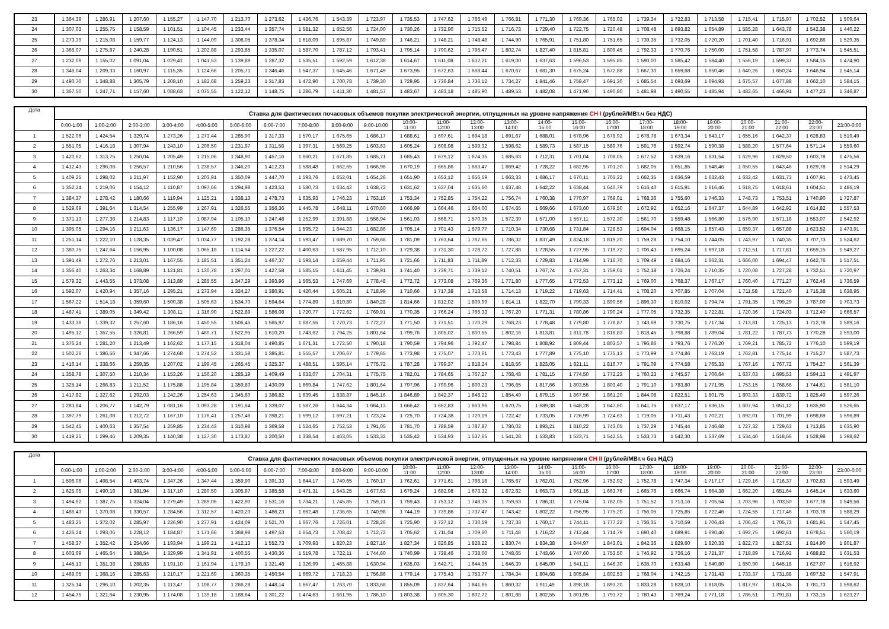| 23 | 1 364,39 | 1 286,91 | 1 207,60 | 1 155,27 | 1 147,70 | 1 213,70 | 1 273,62 | 1 436,76 | 1 543,39 | 1 723,97 | 1 735,53 | 1 747,62 | 1 766,49 | 1 766,81 | 1 771,30 | 1 769,36 | 1 765,02 | 1 739,34 | 1 722,83 | 1 713,58 | 1 715,41 | 1 715,97 | 1 702,52 | 1 509,64 |
| 24 | 1 307,03 | 1 255,75 | 1 158,59 | 1 101,51 | 1 104,45 | 1 233,44 | 1 357,74 | 1 581,32 | 1 652,56 | 1 724,00 | 1 730,26 | 1 732,90 | 1 715,52 | 1 716,73 | 1 729,40 | 1 722,75 | 1 720,48 | 1 708,48 | 1 693,82 | 1 654,89 | 1 585,28 | 1 643,78 | 1 542,38 | 1 440,22 |
| 25 | 1 273,39 | 1 215,08 | 1 159,77 | 1 124,13 | 1 144,09 | 1 308,05 | 1 378,34 | 1 618,09 | 1 695,87 | 1 749,89 | 1 746,21 | 1 748,21 | 1 748,48 | 1 744,90 | 1 765,91 | 1 751,80 | 1 751,65 | 1 739,35 | 1 732,05 | 1 720,20 | 1 701,40 | 1 716,91 | 1 692,86 | 1 529,35 |
| 26 | 1 366,07 | 1 275,87 | 1 240,28 | 1 190,51 | 1 202,88 | 1 293,85 | 1 335,07 | 1 587,70 | 1 787,12 | 1 793,41 | 1 795,14 | 1 790,62 | 1 796,47 | 1 802,74 | 1 827,40 | 1 815,81 | 1 809,45 | 1 792,33 | 1 770,76 | 1 750,00 | 1 751,58 | 1 787,97 | 1 773,74 | 1 545,51 |
| 27 | 1 232,09 | 1 155,02 | 1 091,04 | 1 029,41 | 1 041,53 | 1 139,89 | 1 287,32 | 1 535,51 | 1 592,59 | 1 612,38 | 1 614,67 | 1 611,08 | 1 612,21 | 1 619,00 | 1 637,63 | 1 596,53 | 1 595,85 | 1 590,00 | 1 585,42 | 1 584,40 | 1 556,19 | 1 599,37 | 1 584,15 | 1 474,90 |
| 28 | 1 346,04 | 1 209,33 | 1 160,97 | 1 115,35 | 1 124,66 | 1 205,71 | 1 346,46 | 1 547,37 | 1 645,46 | 1 671,49 | 1 673,95 | 1 672,63 | 1 668,44 | 1 670,67 | 1 681,30 | 1 675,24 | 1 672,88 | 1 667,30 | 1 659,68 | 1 650,46 | 1 640,26 | 1 650,24 | 1 646,94 | 1 545,14 |
| 29 | 1 490,70 | 1 348,88 | 1 305,79 | 1 208,10 | 1 182,68 | 1 259,23 | 1 317,83 | 1 472,90 | 1 700,78 | 1 739,30 | 1 729,95 | 1 736,84 | 1 736,12 | 1 734,27 | 1 841,46 | 1 758,47 | 1 691,30 | 1 685,54 | 1 693,69 | 1 694,93 | 1 675,57 | 1 677,88 | 1 662,10 | 1 584,15 |
| 30 | 1 367,50 | 1 247,71 | 1 157,60 | 1 088,63 | 1 075,55 | 1 122,12 | 1 148,75 | 1 286,79 | 1 411,30 | 1 481,57 | 1 483,67 | 1 483,18 | 1 485,90 | 1 489,53 | 1 482,08 | 1 471,96 | 1 490,80 | 1 481,98 | 1 490,55 | 1 485,94 | 1 482,65 | 1 466,91 | 1 477,23 | 1 346,87 |
| Дата | Ставка для фактических почасовых объемов покупки электрической энергии, отпущенных на уровне напряжения СН I (рублей/МВт.ч без НДС) | | | | | | | | | | | | | | | | | | | | | | | |
| --- | --- | --- | --- | --- | --- | --- | --- | --- | --- | --- | --- | --- | --- | --- | --- | --- | --- | --- | --- | --- | --- | --- | --- | --- |
| | 0:00-1:00 | 1:00-2:00 | 2:00-3:00 | 3:00-4:00 | 4:00-5:00 | 5:00-6:00 | 6:00-7:00 | 7:00-8:00 | 8:00-9:00 | 9:00-10:00 | 10:00- 11:00 | 11:00- 12:00 | 12:00- 13:00 | 13:00- 14:00 | 14:00- 15:00 | 15:00- 16:00 | 16:00- 17:00 | 17:00- 18:00 | 18:00- 19:00 | 19:00- 20:00 | 20:00- 21:00 | 21:00- 22:00 | 22:00- 23:00 | 23:00-0:00 |
| 1 | 1 522,06 | 1 424,54 | 1 329,74 | 1 273,26 | 1 273,44 | 1 285,90 | 1 317,33 | 1 570,17 | 1 675,65 | 1 686,17 | 1 688,61 | 1 697,61 | 1 694,18 | 1 691,67 | 1 688,01 | 1 678,96 | 1 678,92 | 1 678,78 | 1 673,34 | 1 643,17 | 1 655,16 | 1 642,37 | 1 628,83 | 1 519,49 |
| 2 | 1 551,05 | 1 416,18 | 1 307,94 | 1 243,10 | 1 206,50 | 1 231,97 | 1 311,58 | 1 397,31 | 1 569,25 | 1 603,63 | 1 605,24 | 1 608,98 | 1 599,32 | 1 598,62 | 1 589,73 | 1 587,15 | 1 589,76 | 1 591,76 | 1 592,74 | 1 590,38 | 1 588,20 | 1 577,64 | 1 571,14 | 1 559,60 |
| 3 | 1 420,62 | 1 313,75 | 1 250,04 | 1 205,49 | 1 215,06 | 1 348,90 | 1 457,16 | 1 660,21 | 1 671,85 | 1 685,71 | 1 685,43 | 1 679,12 | 1 674,35 | 1 685,63 | 1 712,31 | 1 701,04 | 1 708,05 | 1 677,52 | 1 639,16 | 1 631,54 | 1 629,96 | 1 629,50 | 1 603,78 | 1 475,56 |
| 4 | 1 412,43 | 1 296,08 | 1 256,57 | 1 210,56 | 1 238,57 | 1 346,20 | 1 412,23 | 1 588,48 | 1 662,65 | 1 666,98 | 1 670,19 | 1 665,86 | 1 663,47 | 1 669,42 | 1 728,22 | 1 682,95 | 1 701,20 | 1 682,05 | 1 651,85 | 1 648,46 | 1 650,55 | 1 643,46 | 1 629,78 | 1 514,29 |
| 5 | 1 409,25 | 1 298,02 | 1 211,97 | 1 152,90 | 1 203,91 | 1 350,09 | 1 447,70 | 1 593,76 | 1 652,01 | 1 654,26 | 1 651,90 | 1 653,12 | 1 656,59 | 1 663,33 | 1 686,17 | 1 670,11 | 1 703,22 | 1 662,35 | 1 636,59 | 1 632,43 | 1 632,42 | 1 631,73 | 1 607,91 | 1 473,45 |
| 6 | 1 352,24 | 1 219,06 | 1 154,12 | 1 110,87 | 1 097,66 | 1 294,98 | 1 423,53 | 1 580,73 | 1 634,42 | 1 638,72 | 1 631,62 | 1 637,04 | 1 635,60 | 1 637,48 | 1 642,22 | 1 638,44 | 1 640,79 | 1 616,40 | 1 615,91 | 1 616,46 | 1 618,75 | 1 618,61 | 1 604,51 | 1 486,19 |
| 7 | 1 384,37 | 1 278,42 | 1 180,66 | 1 119,94 | 1 125,21 | 1 338,13 | 1 478,73 | 1 635,93 | 1 746,23 | 1 753,16 | 1 753,34 | 1 752,85 | 1 754,22 | 1 756,74 | 1 760,38 | 1 770,97 | 1 769,01 | 1 768,36 | 1 755,60 | 1 746,33 | 1 748,73 | 1 753,51 | 1 740,90 | 1 727,87 |
| 8 | 1 529,69 | 1 391,64 | 1 314,54 | 1 255,99 | 1 267,91 | 1 326,55 | 1 356,36 | 1 445,78 | 1 648,11 | 1 670,60 | 1 666,99 | 1 664,46 | 1 664,00 | 1 674,65 | 1 669,66 | 1 673,60 | 1 679,50 | 1 672,92 | 1 652,16 | 1 647,37 | 1 644,89 | 1 642,92 | 1 614,82 | 1 557,53 |
| 9 | 1 371,13 | 1 277,38 | 1 214,83 | 1 117,10 | 1 087,94 | 1 105,10 | 1 247,48 | 1 252,99 | 1 391,88 | 1 556,94 | 1 561,03 | 1 568,71 | 1 570,35 | 1 572,39 | 1 571,00 | 1 567,11 | 1 572,30 | 1 561,70 | 1 559,48 | 1 566,80 | 1 576,90 | 1 571,18 | 1 553,07 | 1 542,92 |
| 10 | 1 395,05 | 1 294,16 | 1 211,63 | 1 136,17 | 1 147,69 | 1 286,35 | 1 376,54 | 1 595,72 | 1 644,23 | 1 682,86 | 1 705,14 | 1 701,43 | 1 679,77 | 1 710,34 | 1 730,68 | 1 731,84 | 1 728,53 | 1 694,04 | 1 668,15 | 1 657,43 | 1 659,37 | 1 657,88 | 1 623,52 | 1 473,91 |
| 11 | 1 251,14 | 1 222,10 | 1 128,35 | 1 039,47 | 1 034,77 | 1 192,28 | 1 374,14 | 1 593,47 | 1 689,70 | 1 759,68 | 1 781,09 | 1 763,64 | 1 767,65 | 1 786,32 | 1 837,49 | 1 824,18 | 1 819,20 | 1 759,28 | 1 754,10 | 1 744,05 | 1 743,97 | 1 740,35 | 1 707,73 | 1 524,62 |
| 12 | 1 380,75 | 1 247,64 | 1 156,95 | 1 100,08 | 1 065,18 | 1 114,64 | 1 227,22 | 1 400,63 | 1 587,95 | 1 712,10 | 1 729,38 | 1 731,30 | 1 728,72 | 1 727,88 | 1 728,55 | 1 727,95 | 1 719,72 | 1 706,43 | 1 695,24 | 1 697,18 | 1 712,51 | 1 717,81 | 1 659,15 | 1 549,27 |
| 13 | 1 391,49 | 1 272,76 | 1 213,01 | 1 167,55 | 1 185,51 | 1 351,24 | 1 467,37 | 1 593,14 | 1 659,44 | 1 711,95 | 1 721,66 | 1 711,83 | 1 711,89 | 1 712,33 | 1 729,83 | 1 714,99 | 1 716,70 | 1 709,49 | 1 684,16 | 1 662,31 | 1 666,00 | 1 694,47 | 1 642,76 | 1 517,51 |
| 14 | 1 356,40 | 1 263,34 | 1 168,89 | 1 121,81 | 1 130,78 | 1 297,01 | 1 427,58 | 1 585,15 | 1 611,45 | 1 739,91 | 1 741,40 | 1 739,71 | 1 739,12 | 1 740,51 | 1 767,74 | 1 757,31 | 1 759,01 | 1 752,18 | 1 726,24 | 1 710,35 | 1 720,08 | 1 727,28 | 1 732,51 | 1 720,97 |
| 15 | 1 579,32 | 1 443,55 | 1 373,08 | 1 313,89 | 1 285,55 | 1 347,29 | 1 393,96 | 1 565,53 | 1 747,69 | 1 778,48 | 1 772,72 | 1 773,08 | 1 769,36 | 1 771,80 | 1 777,65 | 1 772,53 | 1 773,12 | 1 769,00 | 1 768,37 | 1 767,17 | 1 760,40 | 1 771,27 | 1 762,46 | 1 736,59 |
| 16 | 1 592,07 | 1 420,94 | 1 357,16 | 1 295,21 | 1 273,94 | 1 324,27 | 1 380,91 | 1 420,44 | 1 605,21 | 1 718,99 | 1 710,66 | 1 717,38 | 1 713,58 | 1 714,13 | 1 719,22 | 1 719,63 | 1 714,41 | 1 708,20 | 1 707,85 | 1 707,04 | 1 711,58 | 1 721,40 | 1 715,38 | 1 638,95 |
| 17 | 1 567,22 | 1 514,18 | 1 359,60 | 1 500,38 | 1 505,63 | 1 534,70 | 1 594,64 | 1 774,89 | 1 810,80 | 1 840,28 | 1 814,66 | 1 812,02 | 1 809,99 | 1 814,11 | 1 822,70 | 1 799,33 | 1 890,56 | 1 896,30 | 1 810,02 | 1 794,74 | 1 791,35 | 1 799,29 | 1 787,00 | 1 703,73 |
| 18 | 1 487,41 | 1 389,05 | 1 349,42 | 1 308,11 | 1 316,90 | 1 522,89 | 1 586,08 | 1 720,77 | 1 772,62 | 1 769,91 | 1 770,35 | 1 766,24 | 1 766,33 | 1 767,20 | 1 771,31 | 1 780,86 | 1 790,24 | 1 777,05 | 1 732,35 | 1 722,81 | 1 720,36 | 1 724,03 | 1 712,40 | 1 666,57 |
| 19 | 1 433,36 | 1 339,32 | 1 257,60 | 1 186,16 | 1 450,55 | 1 506,45 | 1 565,97 | 1 687,55 | 1 770,73 | 1 772,27 | 1 771,50 | 1 771,51 | 1 770,29 | 1 768,23 | 1 778,48 | 1 779,80 | 1 778,87 | 1 743,69 | 1 730,75 | 1 717,34 | 1 713,81 | 1 725,13 | 1 712,78 | 1 589,16 |
| 20 | 1 495,12 | 1 357,55 | 1 326,81 | 1 266,59 | 1 480,71 | 1 522,95 | 1 610,20 | 1 743,62 | 1 794,25 | 1 801,64 | 1 799,76 | 1 805,02 | 1 800,55 | 1 802,16 | 1 813,81 | 1 811,78 | 1 818,83 | 1 818,45 | 1 798,88 | 1 789,04 | 1 781,22 | 1 787,73 | 1 770,28 | 1 593,00 |
| 21 | 1 376,24 | 1 281,20 | 1 213,49 | 1 162,62 | 1 177,15 | 1 318,04 | 1 490,85 | 1 671,31 | 1 772,50 | 1 790,18 | 1 790,59 | 1 794,96 | 1 792,47 | 1 798,84 | 1 808,92 | 1 809,44 | 1 803,57 | 1 796,86 | 1 793,76 | 1 776,20 | 1 769,21 | 1 785,72 | 1 776,10 | 1 599,19 |
| 22 | 1 502,26 | 1 386,56 | 1 347,66 | 1 274,68 | 1 274,52 | 1 331,58 | 1 385,81 | 1 555,57 | 1 706,67 | 1 779,65 | 1 773,98 | 1 775,07 | 1 773,61 | 1 773,43 | 1 777,89 | 1 775,10 | 1 775,13 | 1 773,99 | 1 774,86 | 1 763,19 | 1 762,81 | 1 775,14 | 1 715,27 | 1 587,73 |
| 23 | 1 416,14 | 1 338,66 | 1 259,35 | 1 207,02 | 1 199,45 | 1 265,45 | 1 325,37 | 1 488,51 | 1 595,14 | 1 775,72 | 1 787,28 | 1 799,37 | 1 818,24 | 1 818,56 | 1 823,05 | 1 821,11 | 1 816,77 | 1 791,09 | 1 774,58 | 1 765,33 | 1 767,16 | 1 767,72 | 1 754,27 | 1 561,39 |
| 24 | 1 358,78 | 1 307,50 | 1 210,34 | 1 153,26 | 1 156,20 | 1 285,19 | 1 409,49 | 1 633,07 | 1 704,31 | 1 775,75 | 1 782,01 | 1 784,65 | 1 767,27 | 1 768,48 | 1 781,15 | 1 774,50 | 1 772,23 | 1 760,23 | 1 745,57 | 1 706,64 | 1 637,03 | 1 695,53 | 1 594,13 | 1 491,97 |
| 25 | 1 325,14 | 1 266,83 | 1 211,52 | 1 175,88 | 1 195,84 | 1 359,80 | 1 430,09 | 1 669,84 | 1 747,62 | 1 801,64 | 1 797,96 | 1 799,96 | 1 800,23 | 1 796,65 | 1 817,66 | 1 803,55 | 1 803,40 | 1 791,10 | 1 783,80 | 1 771,95 | 1 753,15 | 1 768,66 | 1 744,61 | 1 581,10 |
| 26 | 1 417,82 | 1 327,62 | 1 292,03 | 1 242,26 | 1 254,63 | 1 345,60 | 1 386,82 | 1 639,45 | 1 838,87 | 1 845,16 | 1 846,89 | 1 842,37 | 1 848,22 | 1 854,49 | 1 879,15 | 1 867,56 | 1 861,20 | 1 844,08 | 1 822,51 | 1 801,75 | 1 803,33 | 1 839,72 | 1 825,49 | 1 597,26 |
| 27 | 1 283,84 | 1 206,77 | 1 142,79 | 1 081,16 | 1 093,28 | 1 191,64 | 1 339,07 | 1 587,26 | 1 644,34 | 1 664,13 | 1 666,42 | 1 662,83 | 1 663,96 | 1 670,75 | 1 689,38 | 1 648,28 | 1 647,60 | 1 641,75 | 1 637,17 | 1 636,15 | 1 607,94 | 1 651,12 | 1 635,90 | 1 526,65 |
| 28 | 1 397,79 | 1 261,08 | 1 212,72 | 1 167,10 | 1 176,41 | 1 257,46 | 1 398,21 | 1 599,12 | 1 697,21 | 1 723,24 | 1 725,70 | 1 724,38 | 1 720,19 | 1 722,42 | 1 733,05 | 1 726,99 | 1 724,63 | 1 719,05 | 1 711,43 | 1 702,21 | 1 692,01 | 1 701,99 | 1 698,69 | 1 596,89 |
| 29 | 1 542,45 | 1 400,63 | 1 357,54 | 1 259,85 | 1 234,43 | 1 310,98 | 1 369,58 | 1 524,65 | 1 752,53 | 1 791,05 | 1 781,70 | 1 788,59 | 1 787,87 | 1 786,02 | 1 893,21 | 1 810,22 | 1 743,05 | 1 737,29 | 1 745,44 | 1 746,68 | 1 727,32 | 1 729,63 | 1 713,85 | 1 635,90 |
| 30 | 1 419,25 | 1 299,46 | 1 209,35 | 1 140,38 | 1 127,30 | 1 173,87 | 1 200,50 | 1 338,54 | 1 463,05 | 1 533,32 | 1 535,42 | 1 534,93 | 1 537,65 | 1 541,28 | 1 533,83 | 1 523,71 | 1 542,55 | 1 533,73 | 1 542,30 | 1 537,69 | 1 534,40 | 1 518,66 | 1 528,98 | 1 398,62 |
| Дата | Ставка для фактических почасовых объемов покупки электрической энергии, отпущенных на уровне напряжения СН II (рублей/МВт.ч без НДС) | | | | | | | | | | | | | | | | | | | | | | | |
| --- | --- | --- | --- | --- | --- | --- | --- | --- | --- | --- | --- | --- | --- | --- | --- | --- | --- | --- | --- | --- | --- | --- | --- | --- |
| | 0:00-1:00 | 1:00-2:00 | 2:00-3:00 | 3:00-4:00 | 4:00-5:00 | 5:00-6:00 | 6:00-7:00 | 7:00-8:00 | 8:00-9:00 | 9:00-10:00 | 10:00- 11:00 | 11:00- 12:00 | 12:00- 13:00 | 13:00- 14:00 | 14:00- 15:00 | 15:00- 16:00 | 16:00- 17:00 | 17:00- 18:00 | 18:00- 19:00 | 19:00- 20:00 | 20:00- 21:00 | 21:00- 22:00 | 22:00- 23:00 | 23:00-0:00 |
| 1 | 1 596,06 | 1 498,54 | 1 403,74 | 1 347,26 | 1 347,44 | 1 359,90 | 1 391,33 | 1 644,17 | 1 749,65 | 1 760,17 | 1 762,61 | 1 771,61 | 1 768,18 | 1 765,67 | 1 762,01 | 1 752,96 | 1 752,92 | 1 752,78 | 1 747,34 | 1 717,17 | 1 729,16 | 1 716,37 | 1 702,83 | 1 593,49 |
| 2 | 1 625,05 | 1 490,18 | 1 381,94 | 1 317,10 | 1 280,50 | 1 305,97 | 1 385,58 | 1 471,31 | 1 643,25 | 1 677,63 | 1 679,24 | 1 682,98 | 1 673,32 | 1 672,62 | 1 663,73 | 1 661,15 | 1 663,76 | 1 665,76 | 1 666,74 | 1 664,38 | 1 662,20 | 1 651,64 | 1 645,14 | 1 633,60 |
| 3 | 1 494,62 | 1 387,75 | 1 324,04 | 1 279,49 | 1 289,06 | 1 422,90 | 1 531,16 | 1 734,21 | 1 745,85 | 1 759,71 | 1 759,43 | 1 753,12 | 1 748,35 | 1 759,63 | 1 786,31 | 1 775,04 | 1 782,05 | 1 751,52 | 1 713,16 | 1 705,54 | 1 703,96 | 1 703,50 | 1 677,78 | 1 549,56 |
| 4 | 1 486,43 | 1 370,08 | 1 330,57 | 1 284,56 | 1 312,57 | 1 420,20 | 1 486,23 | 1 662,48 | 1 736,65 | 1 740,98 | 1 744,19 | 1 739,86 | 1 737,47 | 1 743,42 | 1 802,22 | 1 756,95 | 1 775,20 | 1 756,05 | 1 725,85 | 1 722,46 | 1 724,55 | 1 717,46 | 1 703,78 | 1 588,29 |
| 5 | 1 483,25 | 1 372,02 | 1 285,97 | 1 226,90 | 1 277,91 | 1 424,09 | 1 521,70 | 1 667,76 | 1 726,01 | 1 728,26 | 1 725,90 | 1 727,12 | 1 730,59 | 1 737,33 | 1 760,17 | 1 744,11 | 1 777,22 | 1 736,35 | 1 710,59 | 1 706,43 | 1 706,42 | 1 705,73 | 1 681,91 | 1 547,45 |
| 6 | 1 426,24 | 1 293,06 | 1 228,12 | 1 184,87 | 1 171,66 | 1 368,98 | 1 497,53 | 1 654,73 | 1 708,42 | 1 712,72 | 1 705,62 | 1 711,04 | 1 709,60 | 1 711,48 | 1 716,22 | 1 712,44 | 1 714,79 | 1 690,40 | 1 689,91 | 1 690,46 | 1 692,75 | 1 692,61 | 1 678,51 | 1 560,19 |
| 7 | 1 458,37 | 1 352,42 | 1 254,66 | 1 193,94 | 1 199,21 | 1 412,13 | 1 552,73 | 1 709,93 | 1 820,23 | 1 827,16 | 1 827,34 | 1 826,85 | 1 828,22 | 1 830,74 | 1 834,38 | 1 844,97 | 1 843,01 | 1 842,36 | 1 829,60 | 1 820,33 | 1 822,73 | 1 827,51 | 1 814,90 | 1 801,87 |
| 8 | 1 603,69 | 1 465,64 | 1 388,54 | 1 329,99 | 1 341,91 | 1 400,55 | 1 430,36 | 1 519,78 | 1 722,11 | 1 744,60 | 1 740,99 | 1 738,46 | 1 738,00 | 1 748,65 | 1 743,66 | 1 747,60 | 1 753,50 | 1 746,92 | 1 726,16 | 1 721,37 | 1 718,89 | 1 716,92 | 1 688,82 | 1 631,53 |
| 9 | 1 445,13 | 1 351,38 | 1 288,83 | 1 191,10 | 1 161,94 | 1 179,10 | 1 321,48 | 1 326,99 | 1 465,88 | 1 630,94 | 1 635,03 | 1 642,71 | 1 644,35 | 1 646,39 | 1 645,00 | 1 641,11 | 1 646,30 | 1 635,70 | 1 633,48 | 1 640,80 | 1 650,90 | 1 645,18 | 1 627,07 | 1 616,92 |
| 10 | 1 469,05 | 1 368,16 | 1 285,63 | 1 210,17 | 1 221,69 | 1 360,35 | 1 450,54 | 1 669,72 | 1 718,23 | 1 756,86 | 1 779,14 | 1 775,43 | 1 753,77 | 1 784,34 | 1 804,68 | 1 805,84 | 1 802,53 | 1 768,04 | 1 742,15 | 1 731,43 | 1 733,37 | 1 731,88 | 1 697,52 | 1 547,91 |
| 11 | 1 325,14 | 1 296,10 | 1 202,35 | 1 113,47 | 1 108,77 | 1 266,28 | 1 448,14 | 1 667,47 | 1 763,70 | 1 833,68 | 1 855,09 | 1 837,64 | 1 841,65 | 1 860,32 | 1 911,49 | 1 898,18 | 1 893,20 | 1 833,28 | 1 828,10 | 1 818,05 | 1 817,97 | 1 814,35 | 1 781,73 | 1 598,62 |
| 12 | 1 454,75 | 1 321,64 | 1 230,95 | 1 174,08 | 1 139,18 | 1 188,64 | 1 301,22 | 1 474,63 | 1 661,95 | 1 786,10 | 1 803,38 | 1 805,30 | 1 802,72 | 1 801,88 | 1 802,55 | 1 801,95 | 1 793,72 | 1 780,43 | 1 769,24 | 1 771,18 | 1 786,51 | 1 791,81 | 1 733,15 | 1 623,27 |